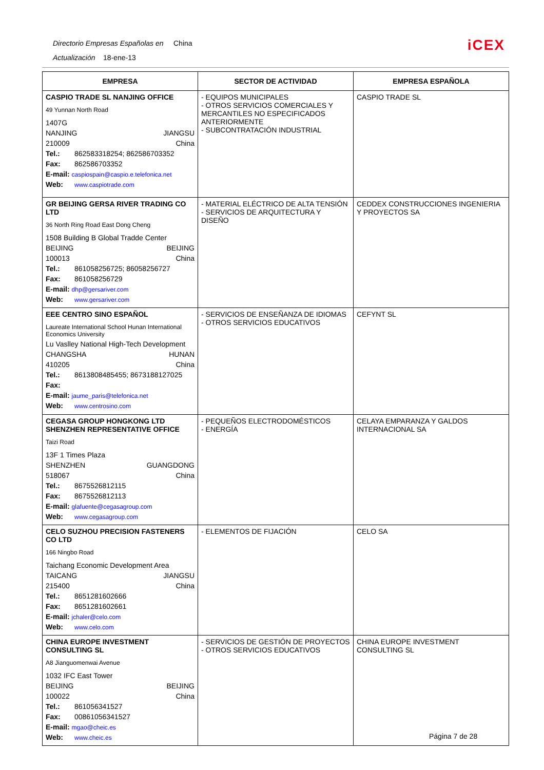Directorio Empresas Españolas en China
Actualización 18-ene-13
iCEX
| EMPRESA | SECTOR DE ACTIVIDAD | EMPRESA ESPAÑOLA |
| --- | --- | --- |
| CASPIO TRADE SL NANJING OFFICE 49 Yunnan North Road 1407G NANJING JIANGSU 210009 China Tel.: 862583318254; 862586703352 Fax: 862586703352 E-mail: caspiospain@caspio.e.telefonica.net Web: www.caspiotrade.com | - EQUIPOS MUNICIPALES - OTROS SERVICIOS COMERCIALES Y MERCANTILES NO ESPECIFICADOS ANTERIORMENTE - SUBCONTRATACIÓN INDUSTRIAL | CASPIO TRADE SL |
| GR BEIJING GERSA RIVER TRADING CO LTD 36 North Ring Road East Dong Cheng 1508 Building B Global Tradde Center BEIJING BEIJING 100013 China Tel.: 861058256725; 86058256727 Fax: 861058256729 E-mail: dhp@gersariver.com Web: www.gersariver.com | - MATERIAL ELÉCTRICO DE ALTA TENSIÓN - SERVICIOS DE ARQUITECTURA Y DISEÑO | CEDDEX CONSTRUCCIONES INGENIERIA Y PROYECTOS SA |
| EEE CENTRO SINO ESPAÑOL Laureate International School Hunan International Economics University Lu Vaslley National High-Tech Development CHANGSHA HUNAN 410205 China Tel.: 8613808485455; 8673188127025 Fax: E-mail: jaume_paris@telefonica.net Web: www.centrosino.com | - SERVICIOS DE ENSEÑANZA DE IDIOMAS - OTROS SERVICIOS EDUCATIVOS | CEFYNT SL |
| CEGASA GROUP HONGKONG LTD SHENZHEN REPRESENTATIVE OFFICE Taizi Road 13F 1 Times Plaza SHENZHEN GUANGDONG 518067 China Tel.: 8675526812115 Fax: 8675526812113 E-mail: glafuente@cegasagroup.com Web: www.cegasagroup.com | - PEQUEÑOS ELECTRODOMÉSTICOS - ENERGÍA | CELAYA EMPARANZA Y GALDOS INTERNACIONAL SA |
| CELO SUZHOU PRECISION FASTENERS CO LTD 166 Ningbo Road Taichang Economic Development Area TAICANG JIANGSU 215400 China Tel.: 8651281602666 Fax: 8651281602661 E-mail: jchaler@celo.com Web: www.celo.com | - ELEMENTOS DE FIJACIÓN | CELO SA |
| CHINA EUROPE INVESTMENT CONSULTING SL A8 Jianguomenwai Avenue 1032 IFC East Tower BEIJING BEIJING 100022 China Tel.: 861056341527 Fax: 00861056341527 E-mail: mgao@cheic.es Web: www.cheic.es | - SERVICIOS DE GESTIÓN DE PROYECTOS - OTROS SERVICIOS EDUCATIVOS | CHINA EUROPE INVESTMENT CONSULTING SL |
Página 7 de 28